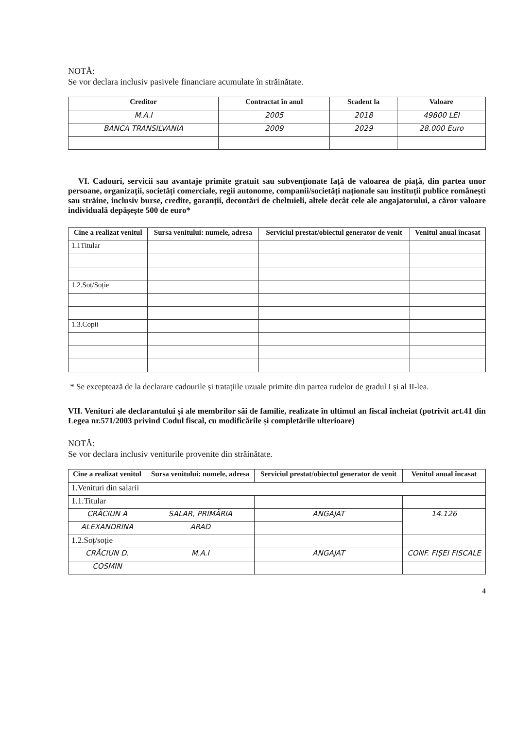NOTĂ:
Se vor declara inclusiv pasivele financiare acumulate în străinătate.
| Creditor | Contractat în anul | Scadent la | Valoare |
| --- | --- | --- | --- |
| M.A.I | 2005 | 2018 | 49800 LEI |
| BANCA TRANSILVANIA | 2009 | 2029 | 28.000 Euro |
VI. Cadouri, servicii sau avantaje primite gratuit sau subvenționate față de valoarea de piață, din partea unor persoane, organizații, societăți comerciale, regii autonome, companii/societăți naționale sau instituții publice românești sau străine, inclusiv burse, credite, garanții, decontări de cheltuieli, altele decât cele ale angajatorului, a căror valoare individuală depășește 500 de euro*
| Cine a realizat venitul | Sursa venitului: numele, adresa | Serviciul prestat/obiectul generator de venit | Venitul anual încasat |
| --- | --- | --- | --- |
| 1.1Titular | | | |
| 1.2.Soț/Soție | | | |
| 1.3.Copii | | | |
* Se exceptează de la declarare cadourile și tratațiile uzuale primite din partea rudelor de gradul I și al II-lea.
VII. Venituri ale declarantului și ale membrilor săi de familie, realizate în ultimul an fiscal încheiat (potrivit art.41 din Legea nr.571/2003 privind Codul fiscal, cu modificările și completările ulterioare)
NOTĂ:
Se vor declara inclusiv veniturile provenite din străinătate.
| Cine a realizat venitul | Sursa venitului: numele, adresa | Serviciul prestat/obiectul generator de venit | Venitul anual încasat |
| --- | --- | --- | --- |
| 1.Venituri din salarii | | | |
| 1.1.Titular | | | |
| CRĂCIUN A | SALAR, PRIMĂRIA | ANGAJAT | 14.126 |
| ALEXANDRINA | ARAD | | |
| 1.2.Soț/soție | | | |
| CRĂCIUN D. | M.A.I | ANGAJAT | CONF. FIȘEI FISCALE |
| COSMIN | | | |
4